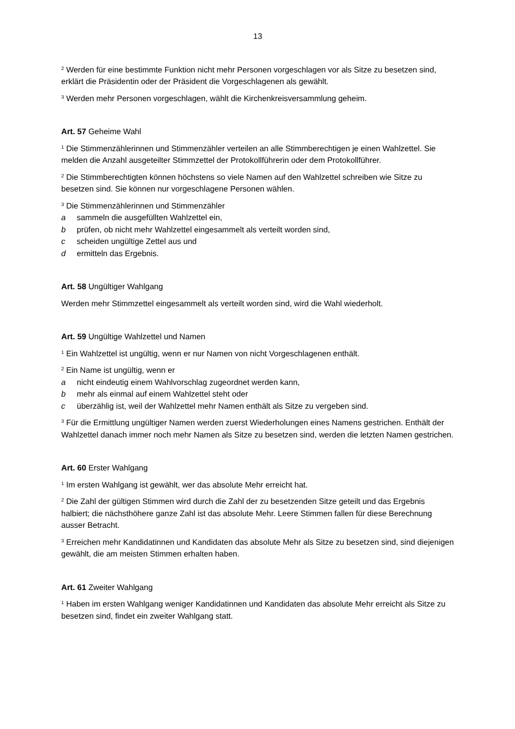13
<sup>2</sup> Werden für eine bestimmte Funktion nicht mehr Personen vorgeschlagen vor als Sitze zu besetzen sind, erklärt die Präsidentin oder der Präsident die Vorgeschlagenen als gewählt.
<sup>3</sup> Werden mehr Personen vorgeschlagen, wählt die Kirchenkreisversammlung geheim.
Art. 57 Geheime Wahl
<sup>1</sup> Die Stimmenzählerinnen und Stimmenzähler verteilen an alle Stimmberechtigen je einen Wahlzettel. Sie melden die Anzahl ausgeteilter Stimmzettel der Protokollführerin oder dem Protokollführer.
<sup>2</sup> Die Stimmberechtigten können höchstens so viele Namen auf den Wahlzettel schreiben wie Sitze zu besetzen sind. Sie können nur vorgeschlagene Personen wählen.
<sup>3</sup> Die Stimmenzählerinnen und Stimmenzähler
a sammeln die ausgefüllten Wahlzettel ein,
b prüfen, ob nicht mehr Wahlzettel eingesammelt als verteilt worden sind,
c scheiden ungültige Zettel aus und
d ermitteln das Ergebnis.
Art. 58 Ungültiger Wahlgang
Werden mehr Stimmzettel eingesammelt als verteilt worden sind, wird die Wahl wiederholt.
Art. 59 Ungültige Wahlzettel und Namen
<sup>1</sup> Ein Wahlzettel ist ungültig, wenn er nur Namen von nicht Vorgeschlagenen enthält.
<sup>2</sup> Ein Name ist ungültig, wenn er
a nicht eindeutig einem Wahlvorschlag zugeordnet werden kann,
b mehr als einmal auf einem Wahlzettel steht oder
c überzählig ist, weil der Wahlzettel mehr Namen enthält als Sitze zu vergeben sind.
<sup>3</sup> Für die Ermittlung ungültiger Namen werden zuerst Wiederholungen eines Namens gestrichen. Enthält der Wahlzettel danach immer noch mehr Namen als Sitze zu besetzen sind, werden die letzten Namen gestrichen.
Art. 60 Erster Wahlgang
<sup>1</sup> Im ersten Wahlgang ist gewählt, wer das absolute Mehr erreicht hat.
<sup>2</sup> Die Zahl der gültigen Stimmen wird durch die Zahl der zu besetzenden Sitze geteilt und das Ergebnis halbiert; die nächsthöhere ganze Zahl ist das absolute Mehr. Leere Stimmen fallen für diese Berechnung ausser Betracht.
<sup>3</sup> Erreichen mehr Kandidatinnen und Kandidaten das absolute Mehr als Sitze zu besetzen sind, sind diejenigen gewählt, die am meisten Stimmen erhalten haben.
Art. 61 Zweiter Wahlgang
<sup>1</sup> Haben im ersten Wahlgang weniger Kandidatinnen und Kandidaten das absolute Mehr erreicht als Sitze zu besetzen sind, findet ein zweiter Wahlgang statt.